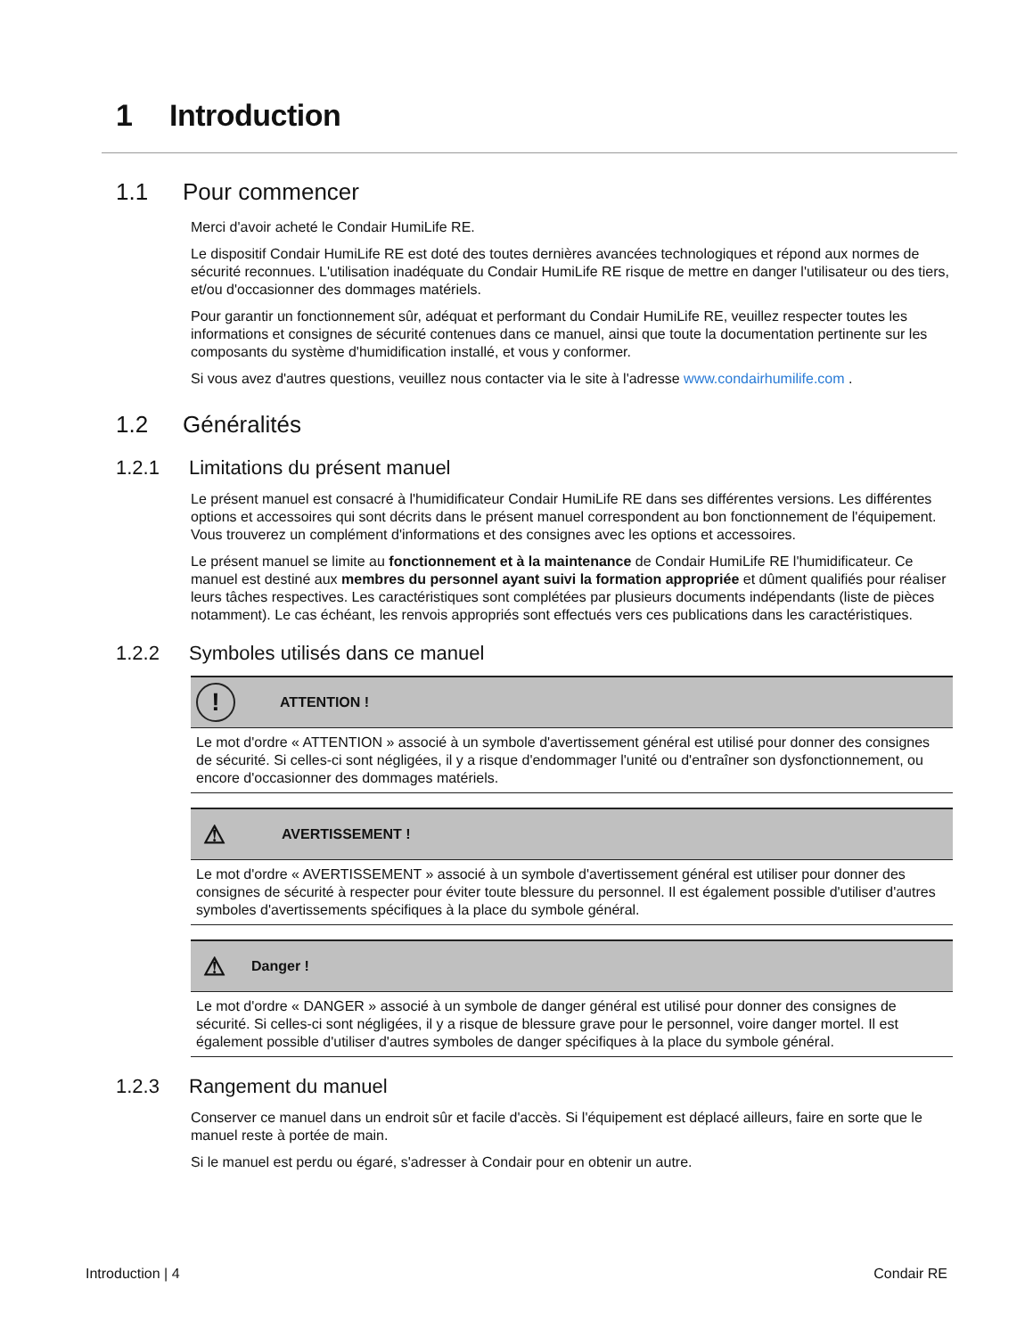1 Introduction
1.1 Pour commencer
Merci d'avoir acheté le Condair HumiLife RE.
Le dispositif Condair HumiLife RE est doté des toutes dernières avancées technologiques et répond aux normes de sécurité reconnues. L'utilisation inadéquate du Condair HumiLife RE risque de mettre en danger l'utilisateur ou des tiers, et/ou d'occasionner des dommages matériels.
Pour garantir un fonctionnement sûr, adéquat et performant du Condair HumiLife RE, veuillez respecter toutes les informations et consignes de sécurité contenues dans ce manuel, ainsi que toute la documentation pertinente sur les composants du système d'humidification installé, et vous y conformer.
Si vous avez d'autres questions, veuillez nous contacter via le site à l'adresse www.condairhumilife.com .
1.2 Généralités
1.2.1 Limitations du présent manuel
Le présent manuel est consacré à l'humidificateur Condair HumiLife RE dans ses différentes versions. Les différentes options et accessoires qui sont décrits dans le présent manuel correspondent au bon fonctionnement de l'équipement. Vous trouverez un complément d'informations et des consignes avec les options et accessoires.
Le présent manuel se limite au fonctionnement et à la maintenance de Condair HumiLife RE l'humidificateur. Ce manuel est destiné aux membres du personnel ayant suivi la formation appropriée et dûment qualifiés pour réaliser leurs tâches respectives. Les caractéristiques sont complétées par plusieurs documents indépendants (liste de pièces notamment). Le cas échéant, les renvois appropriés sont effectués vers ces publications dans les caractéristiques.
1.2.2 Symboles utilisés dans ce manuel
!
ATTENTION !
Le mot d'ordre « ATTENTION » associé à un symbole d'avertissement général est utilisé pour donner des consignes de sécurité. Si celles-ci sont négligées, il y a risque d'endommager l'unité ou d'entraîner son dysfonctionnement, ou encore d'occasionner des dommages matériels.
⚠
AVERTISSEMENT !
Le mot d'ordre « AVERTISSEMENT » associé à un symbole d'avertissement général est utiliser pour donner des consignes de sécurité à respecter pour éviter toute blessure du personnel. Il est également possible d'utiliser d'autres symboles d'avertissements spécifiques à la place du symbole général.
⚠
Danger !
Le mot d'ordre « DANGER » associé à un symbole de danger général est utilisé pour donner des consignes de sécurité. Si celles-ci sont négligées, il y a risque de blessure grave pour le personnel, voire danger mortel. Il est également possible d'utiliser d'autres symboles de danger spécifiques à la place du symbole général.
1.2.3 Rangement du manuel
Conserver ce manuel dans un endroit sûr et facile d'accès. Si l'équipement est déplacé ailleurs, faire en sorte que le manuel reste à portée de main.
Si le manuel est perdu ou égaré, s'adresser à Condair pour en obtenir un autre.
Introduction | 4 Condair RE